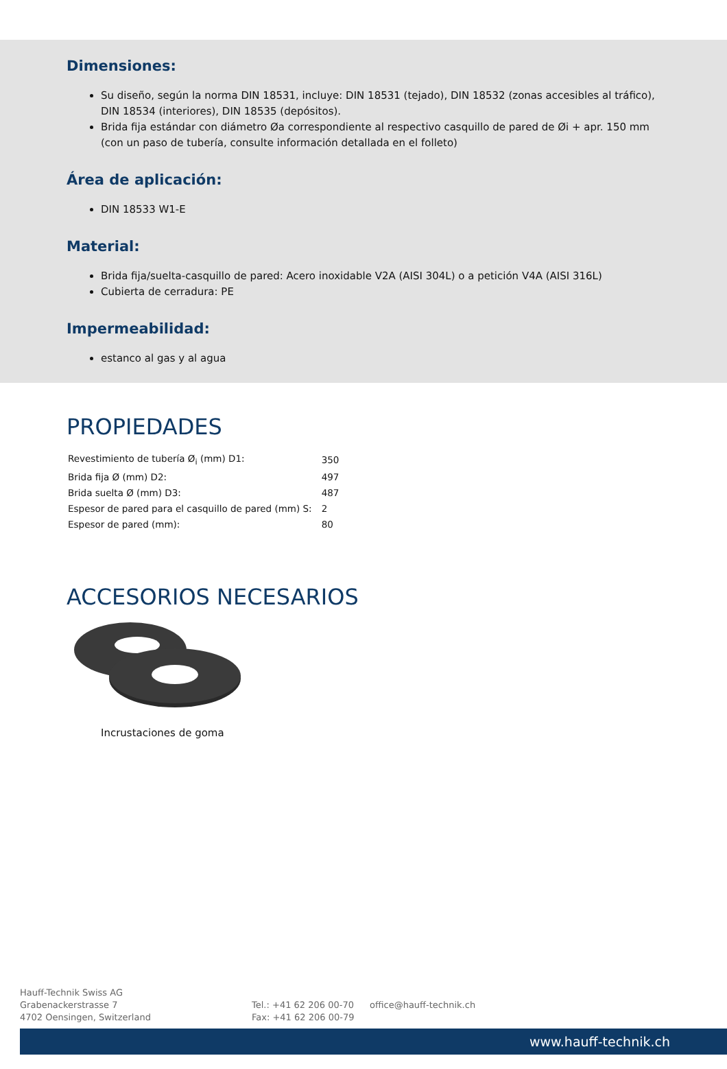Dimensiones:
Su diseño, según la norma DIN 18531, incluye: DIN 18531 (tejado), DIN 18532 (zonas accesibles al tráfico), DIN 18534 (interiores), DIN 18535 (depósitos).
Brida fija estándar con diámetro Øa correspondiente al respectivo casquillo de pared de Øi + apr. 150 mm (con un paso de tubería, consulte información detallada en el folleto)
Área de aplicación:
DIN 18533 W1-E
Material:
Brida fija/suelta-casquillo de pared: Acero inoxidable V2A (AISI 304L) o a petición V4A (AISI 316L)
Cubierta de cerradura: PE
Impermeabilidad:
estanco al gas y al agua
PROPIEDADES
| Revestimiento de tubería Ø<sub>i</sub> (mm) D1: | 350 |
| Brida fija Ø (mm) D2: | 497 |
| Brida suelta Ø (mm) D3: | 487 |
| Espesor de pared para el casquillo de pared (mm) S: | 2 |
| Espesor de pared (mm): | 80 |
ACCESORIOS NECESARIOS
Incrustaciones de goma
Hauff-Technik Swiss AG
Grabenackerstrasse 7
4702 Oensingen, Switzerland
Tel.: +41 62 206 00-70
Fax: +41 62 206 00-79
office@hauff-technik.ch
www.hauff-technik.ch